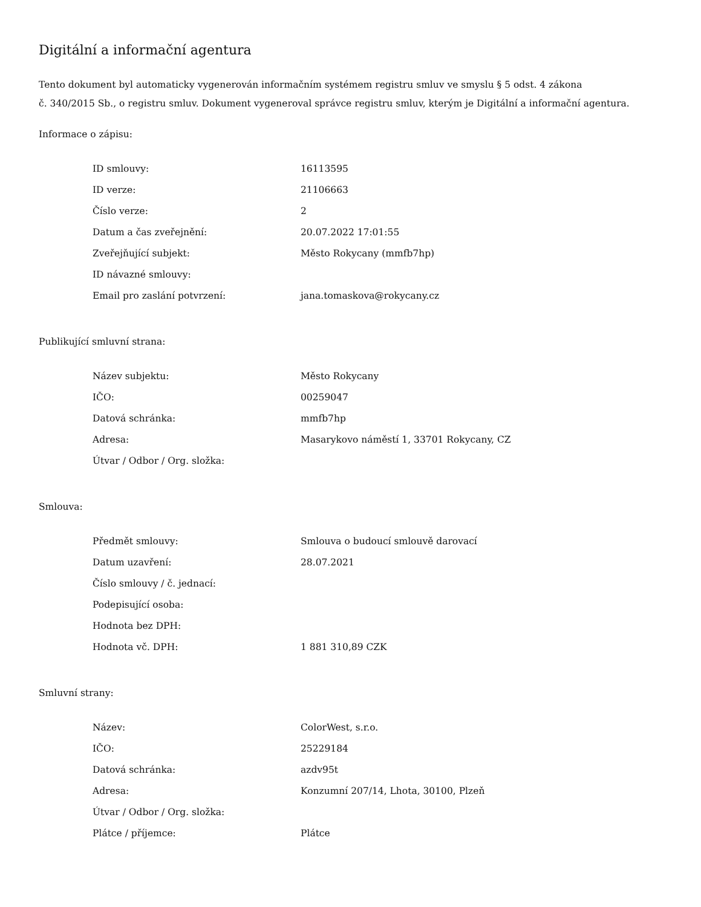Digitální a informační agentura
Tento dokument byl automaticky vygenerován informačním systémem registru smluv ve smyslu § 5 odst. 4 zákona
č. 340/2015 Sb., o registru smluv. Dokument vygeneroval správce registru smluv, kterým je Digitální a informační agentura.
Informace o zápisu:
| ID smlouvy: | 16113595 |
| ID verze: | 21106663 |
| Číslo verze: | 2 |
| Datum a čas zveřejnění: | 20.07.2022 17:01:55 |
| Zveřejňující subjekt: | Město Rokycany (mmfb7hp) |
| ID návazné smlouvy: | |
| Email pro zaslání potvrzení: | jana.tomaskova@rokycany.cz |
Publikující smluvní strana:
| Název subjektu: | Město Rokycany |
| IČO: | 00259047 |
| Datová schránka: | mmfb7hp |
| Adresa: | Masarykovo náměstí 1, 33701 Rokycany, CZ |
| Útvar / Odbor / Org. složka: | |
Smlouva:
| Předmět smlouvy: | Smlouva o budoucí smlouvě darovací |
| Datum uzavření: | 28.07.2021 |
| Číslo smlouvy / č. jednací: | |
| Podepisující osoba: | |
| Hodnota bez DPH: | |
| Hodnota vč. DPH: | 1 881 310,89 CZK |
Smluvní strany:
| Název: | ColorWest, s.r.o. |
| IČO: | 25229184 |
| Datová schránka: | azdv95t |
| Adresa: | Konzumní 207/14, Lhota, 30100, Plzeň |
| Útvar / Odbor / Org. složka: | |
| Plátce / příjemce: | Plátce |